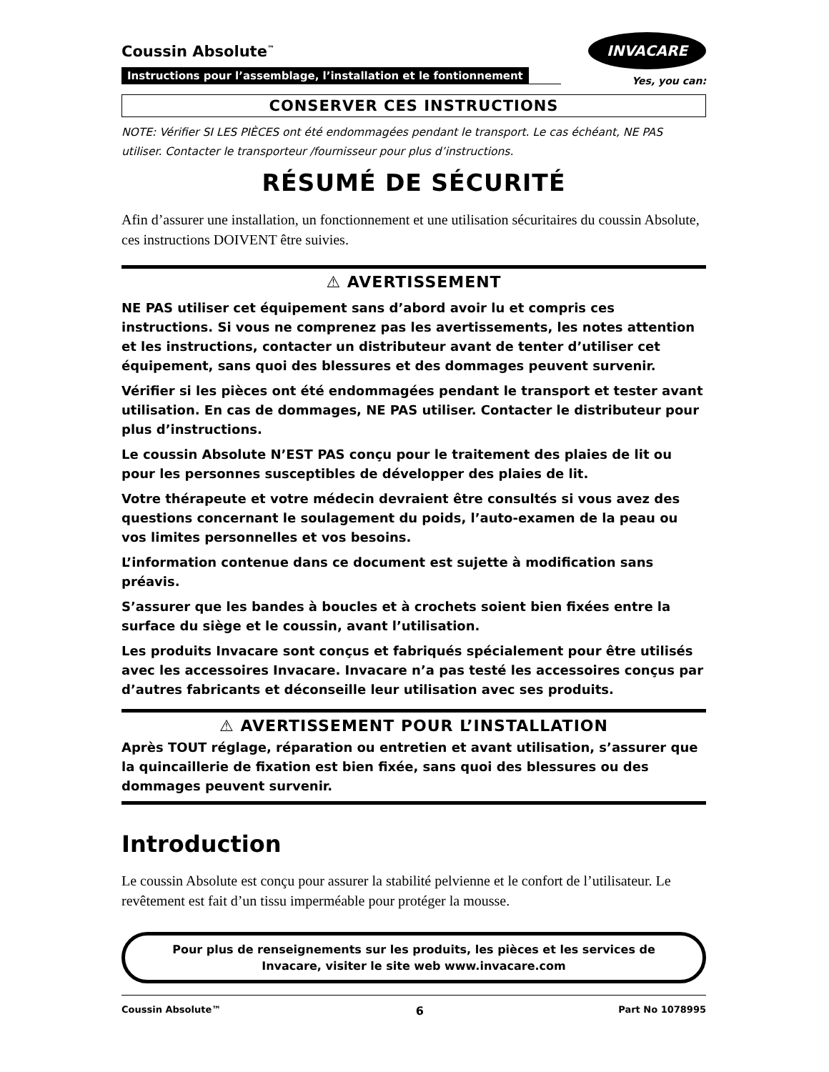Coussin Absolute<sup>™</sup>
Instructions pour l’assemblage, l’installation et le fontionnement
INVACARE
Yes, you can:
CONSERVER CES INSTRUCTIONS
NOTE: Vérifier SI LES PIÈCES ont été endommagées pendant le transport. Le cas échéant, NE PAS utiliser. Contacter le transporteur /fournisseur pour plus d’instructions.
RÉSUMÉ DE SÉCURITÉ
Afin d’assurer une installation, un fonctionnement et une utilisation sécuritaires du coussin Absolute, ces instructions DOIVENT être suivies.
⚠ AVERTISSEMENT
NE PAS utiliser cet équipement sans d’abord avoir lu et compris ces instructions. Si vous ne comprenez pas les avertissements, les notes attention et les instructions, contacter un distributeur avant de tenter d’utiliser cet équipement, sans quoi des blessures et des dommages peuvent survenir.
Vérifier si les pièces ont été endommagées pendant le transport et tester avant utilisation. En cas de dommages, NE PAS utiliser. Contacter le distributeur pour plus d’instructions.
Le coussin Absolute N’EST PAS conçu pour le traitement des plaies de lit ou pour les personnes susceptibles de développer des plaies de lit.
Votre thérapeute et votre médecin devraient être consultés si vous avez des questions concernant le soulagement du poids, l’auto-examen de la peau ou vos limites personnelles et vos besoins.
L’information contenue dans ce document est sujette à modification sans préavis.
S’assurer que les bandes à boucles et à crochets soient bien fixées entre la surface du siège et le coussin, avant l’utilisation.
Les produits Invacare sont conçus et fabriqués spécialement pour être utilisés avec les accessoires Invacare. Invacare n’a pas testé les accessoires conçus par d’autres fabricants et déconseille leur utilisation avec ses produits.
⚠ AVERTISSEMENT POUR L’INSTALLATION
Après TOUT réglage, réparation ou entretien et avant utilisation, s’assurer que la quincaillerie de fixation est bien fixée, sans quoi des blessures ou des dommages peuvent survenir.
Introduction
Le coussin Absolute est conçu pour assurer la stabilité pelvienne et le confort de l’utilisateur. Le revêtement est fait d’un tissu imperméable pour protéger la mousse.
Pour plus de renseignements sur les produits, les pièces et les services de Invacare, visiter le site web www.invacare.com
Coussin Absolute™ 6 Part No 1078995